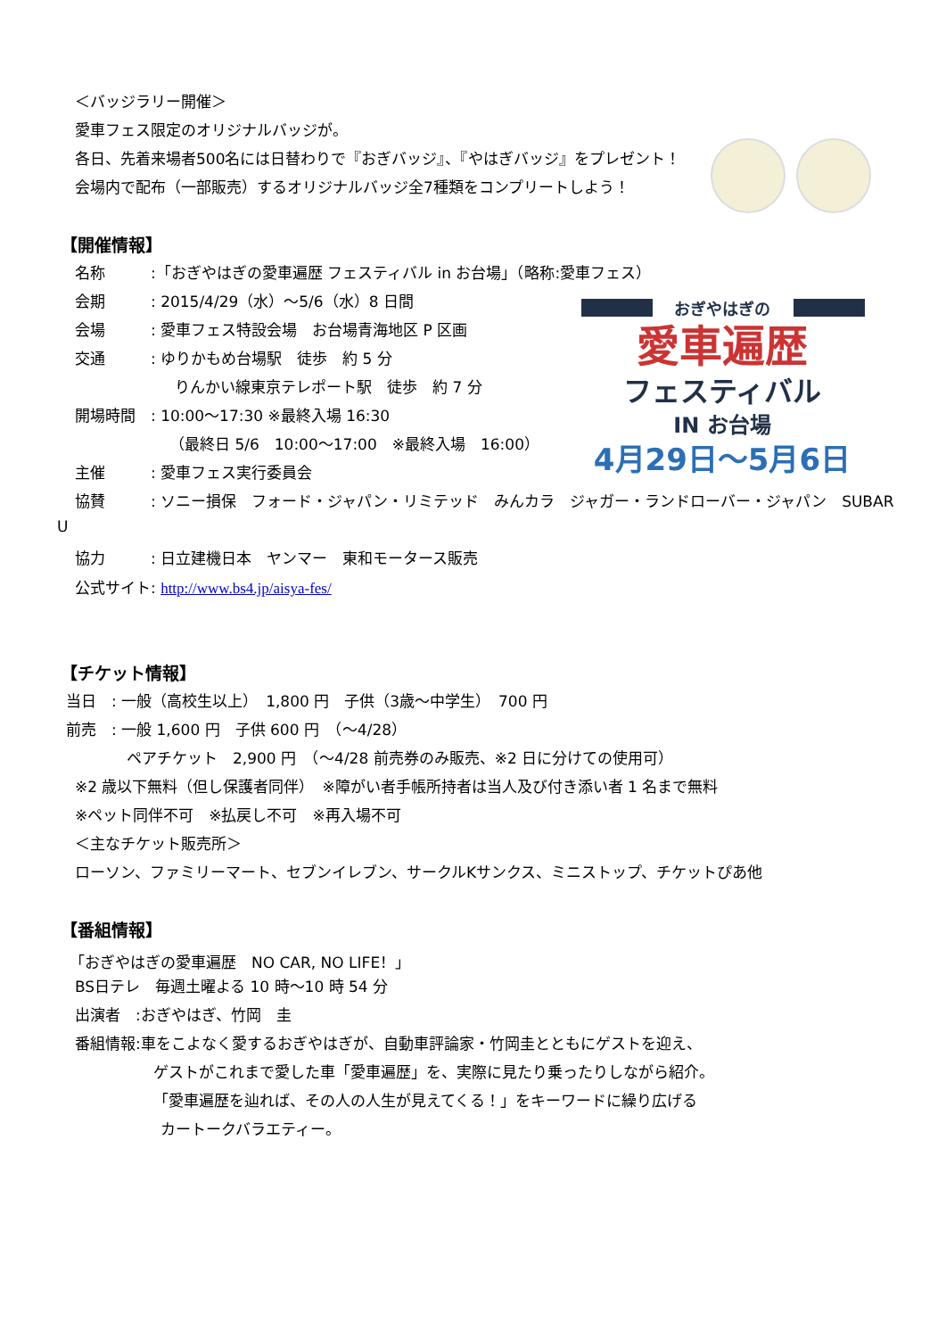＜バッジラリー開催＞
愛車フェス限定のオリジナルバッジが。
各日、先着来場者500名には日替わりで『おぎバッジ』、『やはぎバッジ』をプレゼント！
会場内で配布（一部販売）するオリジナルバッジ全7種類をコンプリートしよう！
【開催情報】
名称　　　:「おぎやはぎの愛車遍歴 フェスティバル in お台場」（略称:愛車フェス）
会期　　　: 2015/4/29（水）～5/6（水）8 日間
会場　　　: 愛車フェス特設会場　お台場青海地区 P 区画
交通　　　: ゆりかもめ台場駅　徒歩　約 5 分
りんかい線東京テレポート駅　徒歩　約 7 分
開場時間　: 10:00～17:30 ※最終入場 16:30
（最終日 5/6　10:00～17:00　※最終入場　16:00）
主催　　　: 愛車フェス実行委員会
協賛　　　: ソニー損保　フォード・ジャパン・リミテッド　みんカラ　ジャガー・ランドローバー・ジャパン　SUBAR
U
協力　　　: 日立建機日本　ヤンマー　東和モータース販売
公式サイト: http://www.bs4.jp/aisya-fes/
おぎやはぎの
愛車遍歴
フェスティバル
IN お台場
4月29日～5月6日
【チケット情報】
当日　: 一般（高校生以上）　1,800 円　子供（3歳～中学生）　700 円
前売　: 一般 1,600 円　子供 600 円　（～4/28）
ペアチケット　2,900 円　（～4/28 前売券のみ販売、※2 日に分けての使用可）
※2 歳以下無料（但し保護者同伴）　※障がい者手帳所持者は当人及び付き添い者 1 名まで無料
※ペット同伴不可　※払戻し不可　※再入場不可
＜主なチケット販売所＞
ローソン、ファミリーマート、セブンイレブン、サークルKサンクス、ミニストップ、チケットぴあ他
【番組情報】
「おぎやはぎの愛車遍歴　NO CAR, NO LIFE！」
BS日テレ　毎週土曜よる 10 時～10 時 54 分
出演者　:おぎやはぎ、竹岡　圭
番組情報:車をこよなく愛するおぎやはぎが、自動車評論家・竹岡圭とともにゲストを迎え、
ゲストがこれまで愛した車「愛車遍歴」を、実際に見たり乗ったりしながら紹介。
「愛車遍歴を辿れば、その人の人生が見えてくる！」をキーワードに繰り広げる
カートークバラエティー。